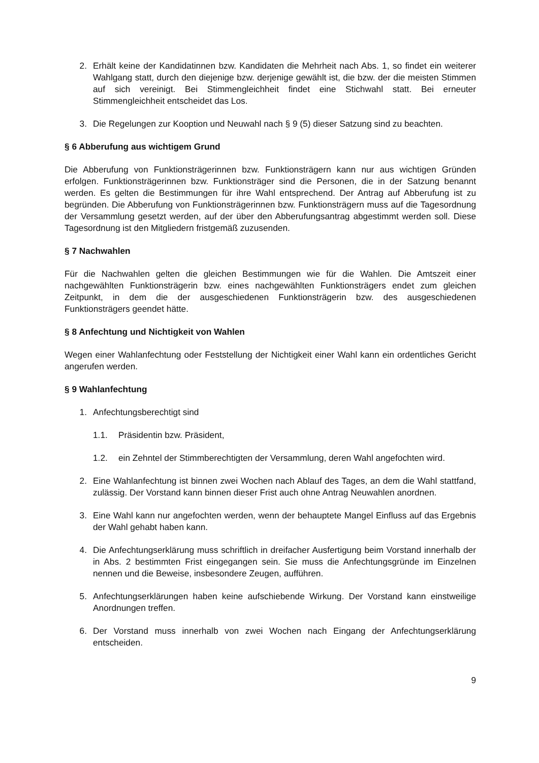2. Erhält keine der Kandidatinnen bzw. Kandidaten die Mehrheit nach Abs. 1, so findet ein weiterer Wahlgang statt, durch den diejenige bzw. derjenige gewählt ist, die bzw. der die meisten Stimmen auf sich vereinigt. Bei Stimmengleichheit findet eine Stichwahl statt. Bei erneuter Stimmengleichheit entscheidet das Los.
3. Die Regelungen zur Kooption und Neuwahl nach § 9 (5) dieser Satzung sind zu beachten.
§ 6 Abberufung aus wichtigem Grund
Die Abberufung von Funktionsträgerinnen bzw. Funktionsträgern kann nur aus wichtigen Gründen erfolgen. Funktionsträgerinnen bzw. Funktionsträger sind die Personen, die in der Satzung benannt werden. Es gelten die Bestimmungen für ihre Wahl entsprechend. Der Antrag auf Abberufung ist zu begründen. Die Abberufung von Funktionsträgerinnen bzw. Funktionsträgern muss auf die Tagesordnung der Versammlung gesetzt werden, auf der über den Abberufungsantrag abgestimmt werden soll. Diese Tagesordnung ist den Mitgliedern fristgemäß zuzusenden.
§ 7 Nachwahlen
Für die Nachwahlen gelten die gleichen Bestimmungen wie für die Wahlen. Die Amtszeit einer nachgewählten Funktionsträgerin bzw. eines nachgewählten Funktionsträgers endet zum gleichen Zeitpunkt, in dem die der ausgeschiedenen Funktionsträgerin bzw. des ausgeschiedenen Funktionsträgers geendet hätte.
§ 8 Anfechtung und Nichtigkeit von Wahlen
Wegen einer Wahlanfechtung oder Feststellung der Nichtigkeit einer Wahl kann ein ordentliches Gericht angerufen werden.
§ 9 Wahlanfechtung
1. Anfechtungsberechtigt sind
1.1. Präsidentin bzw. Präsident,
1.2. ein Zehntel der Stimmberechtigten der Versammlung, deren Wahl angefochten wird.
2. Eine Wahlanfechtung ist binnen zwei Wochen nach Ablauf des Tages, an dem die Wahl stattfand, zulässig. Der Vorstand kann binnen dieser Frist auch ohne Antrag Neuwahlen anordnen.
3. Eine Wahl kann nur angefochten werden, wenn der behauptete Mangel Einfluss auf das Ergebnis der Wahl gehabt haben kann.
4. Die Anfechtungserklärung muss schriftlich in dreifacher Ausfertigung beim Vorstand innerhalb der in Abs. 2 bestimmten Frist eingegangen sein. Sie muss die Anfechtungsgründe im Einzelnen nennen und die Beweise, insbesondere Zeugen, aufführen.
5. Anfechtungserklärungen haben keine aufschiebende Wirkung. Der Vorstand kann einstweilige Anordnungen treffen.
6. Der Vorstand muss innerhalb von zwei Wochen nach Eingang der Anfechtungserklärung entscheiden.
9